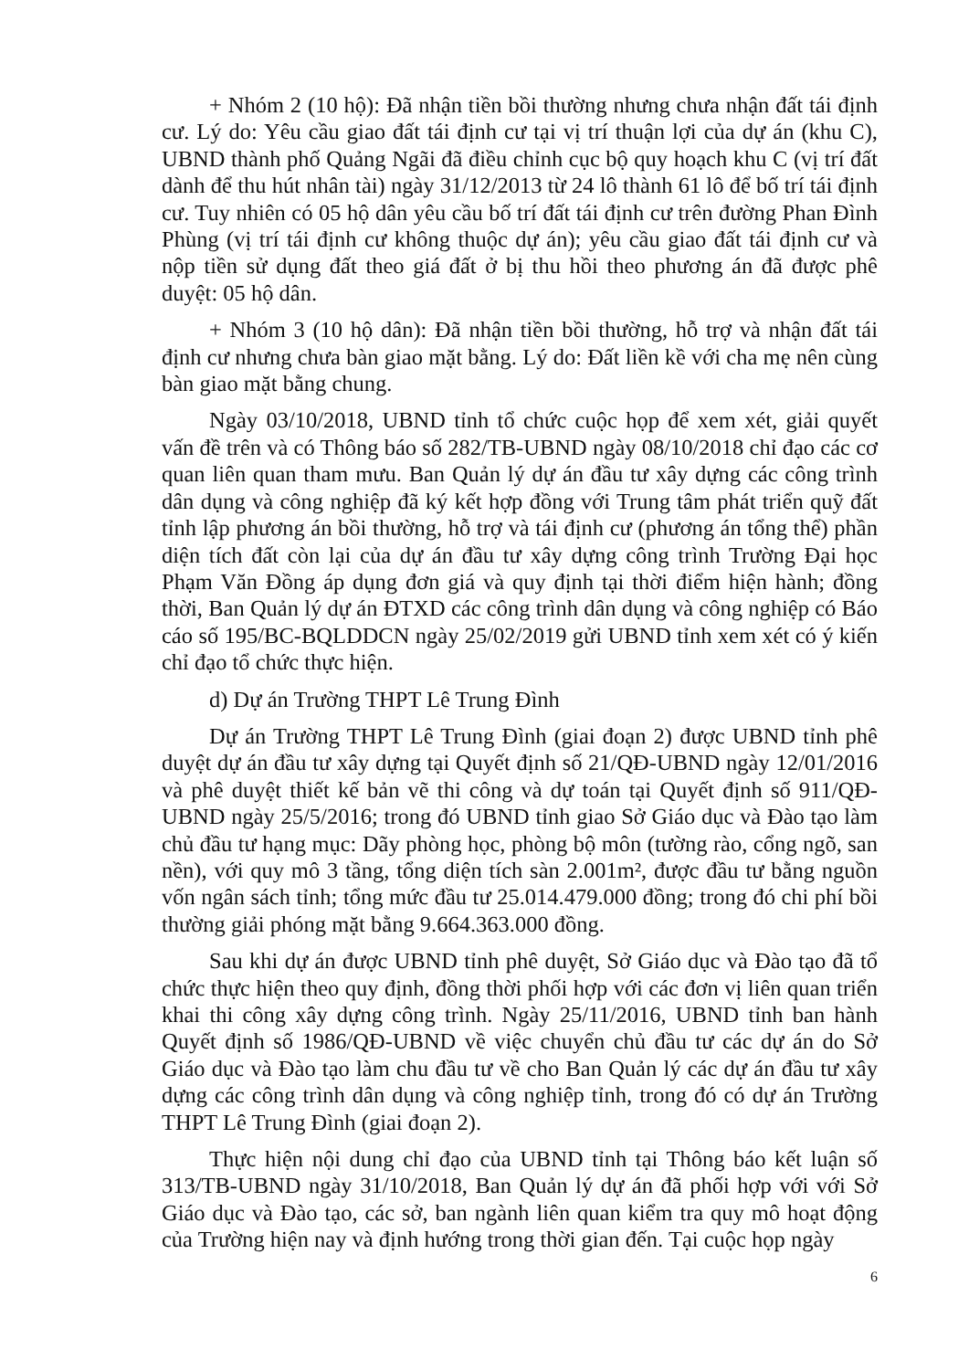+ Nhóm 2 (10 hộ): Đã nhận tiền bồi thường nhưng chưa nhận đất tái định cư. Lý do: Yêu cầu giao đất tái định cư tại vị trí thuận lợi của dự án (khu C), UBND thành phố Quảng Ngãi đã điều chỉnh cục bộ quy hoạch khu C (vị trí đất dành để thu hút nhân tài) ngày 31/12/2013 từ 24 lô thành 61 lô để bố trí tái định cư. Tuy nhiên có 05 hộ dân yêu cầu bố trí đất tái định cư trên đường Phan Đình Phùng (vị trí tái định cư không thuộc dự án); yêu cầu giao đất tái định cư và nộp tiền sử dụng đất theo giá đất ở bị thu hồi theo phương án đã được phê duyệt: 05 hộ dân.
+ Nhóm 3 (10 hộ dân): Đã nhận tiền bồi thường, hỗ trợ và nhận đất tái định cư nhưng chưa bàn giao mặt bằng. Lý do: Đất liền kề với cha mẹ nên cùng bàn giao mặt bằng chung.
Ngày 03/10/2018, UBND tỉnh tổ chức cuộc họp để xem xét, giải quyết vấn đề trên và có Thông báo số 282/TB-UBND ngày 08/10/2018 chỉ đạo các cơ quan liên quan tham mưu. Ban Quản lý dự án đầu tư xây dựng các công trình dân dụng và công nghiệp đã ký kết hợp đồng với Trung tâm phát triển quỹ đất tỉnh lập phương án bồi thường, hỗ trợ và tái định cư (phương án tổng thể) phần diện tích đất còn lại của dự án đầu tư xây dựng công trình Trường Đại học Phạm Văn Đồng áp dụng đơn giá và quy định tại thời điểm hiện hành; đồng thời, Ban Quản lý dự án ĐTXD các công trình dân dụng và công nghiệp có Báo cáo số 195/BC-BQLDDCN ngày 25/02/2019 gửi UBND tỉnh xem xét có ý kiến chỉ đạo tổ chức thực hiện.
d) Dự án Trường THPT Lê Trung Đình
Dự án Trường THPT Lê Trung Đình (giai đoạn 2) được UBND tỉnh phê duyệt dự án đầu tư xây dựng tại Quyết định số 21/QĐ-UBND ngày 12/01/2016 và phê duyệt thiết kế bản vẽ thi công và dự toán tại Quyết định số 911/QĐ-UBND ngày 25/5/2016; trong đó UBND tỉnh giao Sở Giáo dục và Đào tạo làm chủ đầu tư hạng mục: Dãy phòng học, phòng bộ môn (tường rào, cổng ngõ, san nền), với quy mô 3 tầng, tổng diện tích sàn 2.001m², được đầu tư bằng nguồn vốn ngân sách tỉnh; tổng mức đầu tư 25.014.479.000 đồng; trong đó chi phí bồi thường giải phóng mặt bằng 9.664.363.000 đồng.
Sau khi dự án được UBND tỉnh phê duyệt, Sở Giáo dục và Đào tạo đã tổ chức thực hiện theo quy định, đồng thời phối hợp với các đơn vị liên quan triển khai thi công xây dựng công trình. Ngày 25/11/2016, UBND tỉnh ban hành Quyết định số 1986/QĐ-UBND về việc chuyển chủ đầu tư các dự án do Sở Giáo dục và Đào tạo làm chu đầu tư về cho Ban Quản lý các dự án đầu tư xây dựng các công trình dân dụng và công nghiệp tỉnh, trong đó có dự án Trường THPT Lê Trung Đình (giai đoạn 2).
Thực hiện nội dung chỉ đạo của UBND tỉnh tại Thông báo kết luận số 313/TB-UBND ngày 31/10/2018, Ban Quản lý dự án đã phối hợp với với Sở Giáo dục và Đào tạo, các sở, ban ngành liên quan kiểm tra quy mô hoạt động của Trường hiện nay và định hướng trong thời gian đến. Tại cuộc họp ngày
6